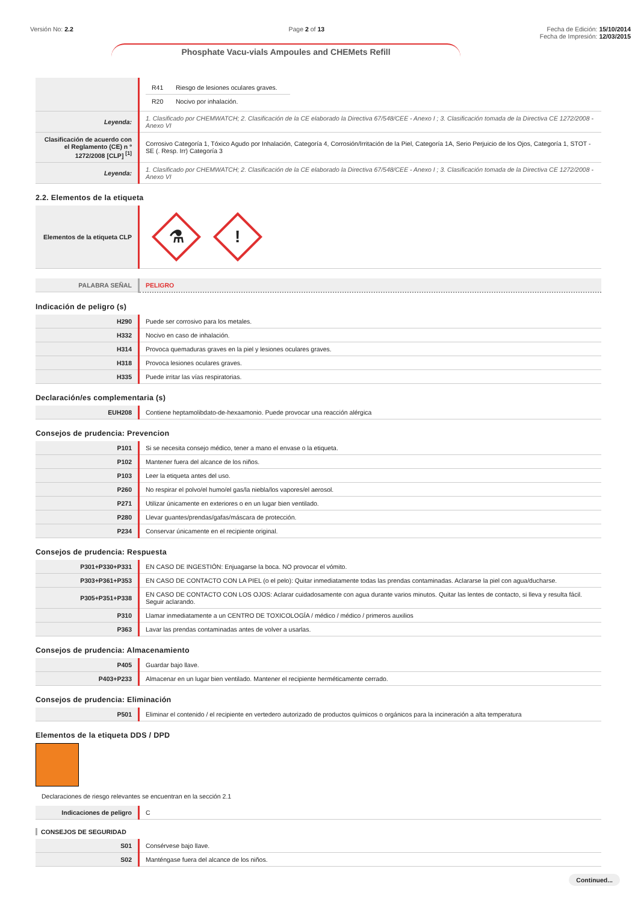Versión No: 2.2 Page 2 of 13 Fecha de Edición: 15/10/2014
Fecha de Impresión: 12/03/2015
Phosphate Vacu-vials Ampoules and CHEMets Refill
| | / R41 / Riesgo de lesiones oculares graves. / / R20 / Nocivo por inhalación. / |
| Leyenda: | 1. Clasificado por CHEMWATCH; 2. Clasificación de la CE elaborado la Directiva 67/548/CEE - Anexo I ; 3. Clasificación tomada de la Directiva CE 1272/2008 - Anexo VI |
| Clasificación de acuerdo con el Reglamento (CE) n º 1272/2008 [CLP] <sup>[1]</sup> | Corrosivo Categoría 1, Tóxico Agudo por Inhalación, Categoría 4, Corrosión/Irritación de la Piel, Categoría 1A, Serio Perjuicio de los Ojos, Categoría 1, STOT - SE (. Resp. Irr) Categoría 3 |
| Leyenda: | 1. Clasificado por CHEMWATCH; 2. Clasificación de la CE elaborado la Directiva 67/548/CEE - Anexo I ; 3. Clasificación tomada de la Directiva CE 1272/2008 - Anexo VI |
2.2. Elementos de la etiqueta
| Elementos de la etiqueta CLP | ⚗ ! |
| PALABRA SEÑAL | PELIGRO |
Indicación de peligro (s)
| H290 | Puede ser corrosivo para los metales. |
| H332 | Nocivo en caso de inhalación. |
| H314 | Provoca quemaduras graves en la piel y lesiones oculares graves. |
| H318 | Provoca lesiones oculares graves. |
| H335 | Puede irritar las vías respiratorias. |
Declaración/es complementaria (s)
| EUH208 | Contiene heptamolibdato-de-hexaamonio. Puede provocar una reacción alérgica |
Consejos de prudencia: Prevencion
| P101 | Si se necesita consejo médico, tener a mano el envase o la etiqueta. |
| P102 | Mantener fuera del alcance de los niños. |
| P103 | Leer la etiqueta antes del uso. |
| P260 | No respirar el polvo/el humo/el gas/la niebla/los vapores/el aerosol. |
| P271 | Utilizar únicamente en exteriores o en un lugar bien ventilado. |
| P280 | Llevar guantes/prendas/gafas/máscara de protección. |
| P234 | Conservar únicamente en el recipiente original. |
Consejos de prudencia: Respuesta
| P301+P330+P331 | EN CASO DE INGESTIÓN: Enjuagarse la boca. NO provocar el vómito. |
| P303+P361+P353 | EN CASO DE CONTACTO CON LA PIEL (o el pelo): Quitar inmediatamente todas las prendas contaminadas. Aclararse la piel con agua/ducharse. |
| P305+P351+P338 | EN CASO DE CONTACTO CON LOS OJOS: Aclarar cuidadosamente con agua durante varios minutos. Quitar las lentes de contacto, si lleva y resulta fácil. Seguir aclarando. |
| P310 | Llamar inmediatamente a un CENTRO DE TOXICOLOGÍA / médico / médico / primeros auxilios |
| P363 | Lavar las prendas contaminadas antes de volver a usarlas. |
Consejos de prudencia: Almacenamiento
| P405 | Guardar bajo llave. |
| P403+P233 | Almacenar en un lugar bien ventilado. Mantener el recipiente herméticamente cerrado. |
Consejos de prudencia: Eliminación
| P501 | Eliminar el contenido / el recipiente en vertedero autorizado de productos químicos o orgánicos para la incineración a alta temperatura |
Elementos de la etiqueta DDS / DPD
Declaraciones de riesgo relevantes se encuentran en la sección 2.1
| Indicaciones de peligro | C |
CONSEJOS DE SEGURIDAD
| S01 | Consérvese bajo llave. |
| S02 | Manténgase fuera del alcance de los niños. |
Continued...